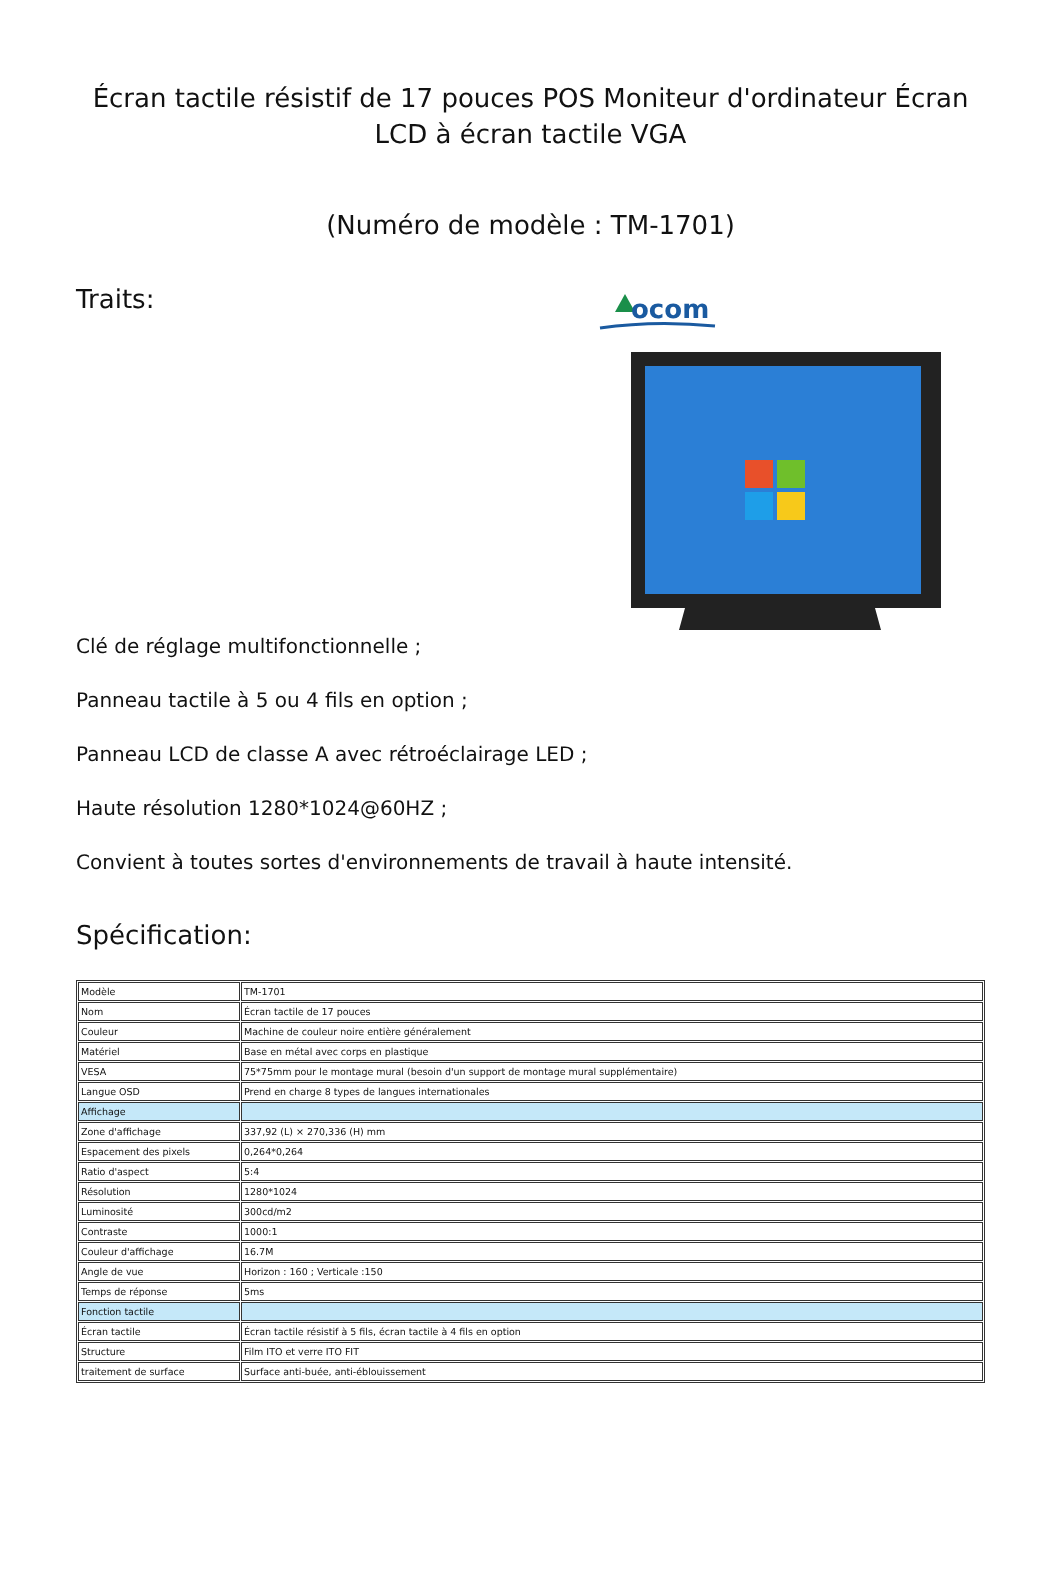Écran tactile résistif de 17 pouces POS Moniteur d'ordinateur Écran LCD à écran tactile VGA
(Numéro de modèle : TM-1701)
Traits:
ocom
Clé de réglage multifonctionnelle ;
Panneau tactile à 5 ou 4 fils en option ;
Panneau LCD de classe A avec rétroéclairage LED ;
Haute résolution 1280*1024@60HZ ;
Convient à toutes sortes d'environnements de travail à haute intensité.
Spécification:
| Modèle | TM-1701 |
| Nom | Écran tactile de 17 pouces |
| Couleur | Machine de couleur noire entière généralement |
| Matériel | Base en métal avec corps en plastique |
| VESA | 75*75mm pour le montage mural (besoin d'un support de montage mural supplémentaire) |
| Langue OSD | Prend en charge 8 types de langues internationales |
| Affichage | |
| Zone d'affichage | 337,92 (L) × 270,336 (H) mm |
| Espacement des pixels | 0,264*0,264 |
| Ratio d'aspect | 5:4 |
| Résolution | 1280*1024 |
| Luminosité | 300cd/m2 |
| Contraste | 1000:1 |
| Couleur d'affichage | 16.7M |
| Angle de vue | Horizon : 160 ; Verticale :150 |
| Temps de réponse | 5ms |
| Fonction tactile | |
| Écran tactile | Écran tactile résistif à 5 fils, écran tactile à 4 fils en option |
| Structure | Film ITO et verre ITO FIT |
| traitement de surface | Surface anti-buée, anti-éblouissement |